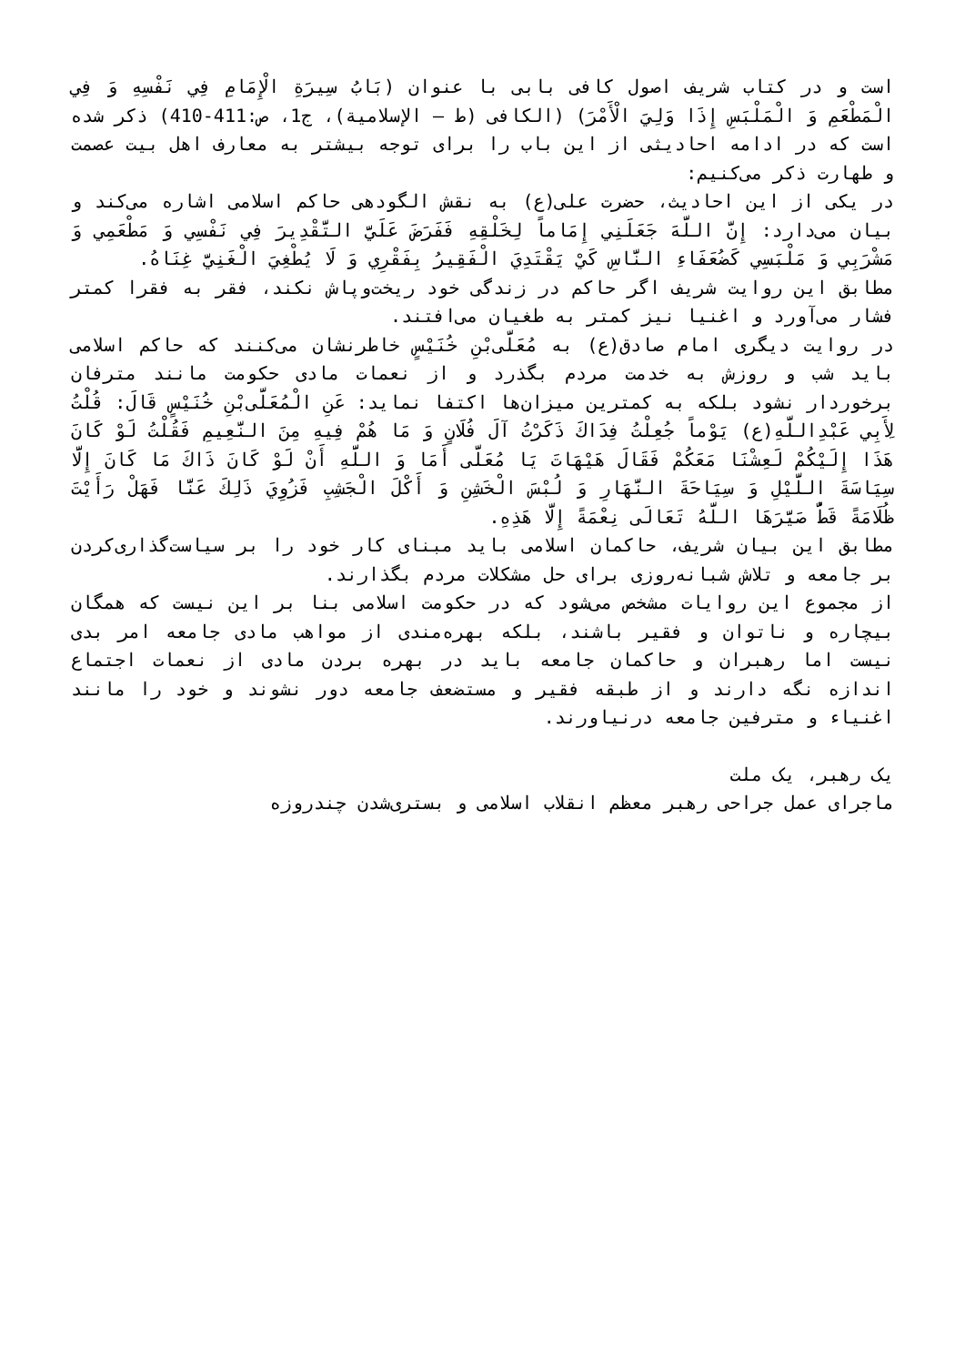است و در کتاب شریف اصول کافی بابی با عنوان (بَابُ سِيرَةِ الْإِمَامِ فِي نَفْسِهِ وَ فِي الْمَطْعَمِ وَ الْمَلْبَسِ إِذَا وَلِيَ الْأَمْرَ) (الکافی (ط – الإسلامیة)، ج1، ص:411-410) ذکر شده است که در ادامه احادیثی از این باب را برای توجه بیشتر به معارف اهل بیت عصمت و طهارت ذکر می‌کنیم:
در یکی از این احادیث، حضرت علی(ع) به نقش الگودهی حاکم اسلامی اشاره می‌کند و بیان می‌دارد: إِنَّ اللَّهَ جَعَلَنِي إِمَاماً لِخَلْقِهِ فَفَرَضَ عَلَيَّ التَّقْدِيرَ فِي نَفْسِي وَ مَطْعَمِي وَ مَشْرَبِي وَ مَلْبَسِي كَضُعَفَاءِ النَّاسِ كَيْ يَقْتَدِيَ الْفَقِيرُ بِفَقْرِي وَ لَا يُطْغِيَ الْغَنِيَّ غِنَاهُ.
مطابق این روایت شریف اگر حاکم در زندگی خود ریخت‌وپاش نکند، فقر به فقرا کمتر فشار می‌آورد و اغنیا نیز کمتر به طغیان می‌افتند.
در روایت دیگری امام صادق(ع) به مُعَلَّى‌بْنِ خُنَيْسٍ خاطرنشان می‌کنند که حاکم اسلامی باید شب و روزش به خدمت مردم بگذرد و از نعمات مادی حکومت مانند مترفان برخوردار نشود بلکه به کمترین میزان‌ها اکتفا نماید: عَنِ الْمُعَلَّى‌بْنِ خُنَيْسٍ قَالَ: قُلْتُ لِأَبِي عَبْدِاللَّهِ(ع) يَوْماً جُعِلْتُ فِدَاكَ ذَكَرْتُ آلَ فُلَانٍ وَ مَا هُمْ فِيهِ مِنَ النَّعِيمِ فَقُلْتُ لَوْ كَانَ هَذَا إِلَيْكُمْ لَعِشْنَا مَعَكُمْ فَقَالَ هَيْهَاتَ يَا مُعَلَّى أَمَا وَ اللَّهِ أَنْ لَوْ كَانَ ذَاكَ مَا كَانَ إِلَّا سِيَاسَةَ اللَّيْلِ وَ سِيَاحَةَ النَّهَارِ وَ لُبْسَ الْخَشِنِ وَ أَكْلَ الْجَشِبِ فَزُوِيَ ذَلِكَ عَنَّا فَهَلْ رَأَيْتَ ظُلَامَةً قَطُّ صَيَّرَهَا اللَّهُ تَعَالَى نِعْمَةً إِلَّا هَذِهِ.
مطابق این بیان شریف، حاکمان اسلامی باید مبنای کار خود را بر سیاست‌گذاری‌کردن بر جامعه و تلاش شبانه‌روزی برای حل مشکلات مردم بگذارند.
از مجموع این روایات مشخص می‌شود که در حکومت اسلامی بنا بر این نیست که همگان بیچاره و ناتوان و فقیر باشند، بلکه بهره‌مندی از مواهب مادی جامعه امر بدی نیست اما رهبران و حاکمان جامعه باید در بهره بردن مادی از نعمات اجتماع اندازه نگه دارند و از طبقه فقیر و مستضعف جامعه دور نشوند و خود را مانند اغنیاء و مترفین جامعه درنیاورند.
یک رهبر، یک ملت
ماجرای عمل جراحی رهبر معظم انقلاب اسلامی و بستری‌شدن چندروزه